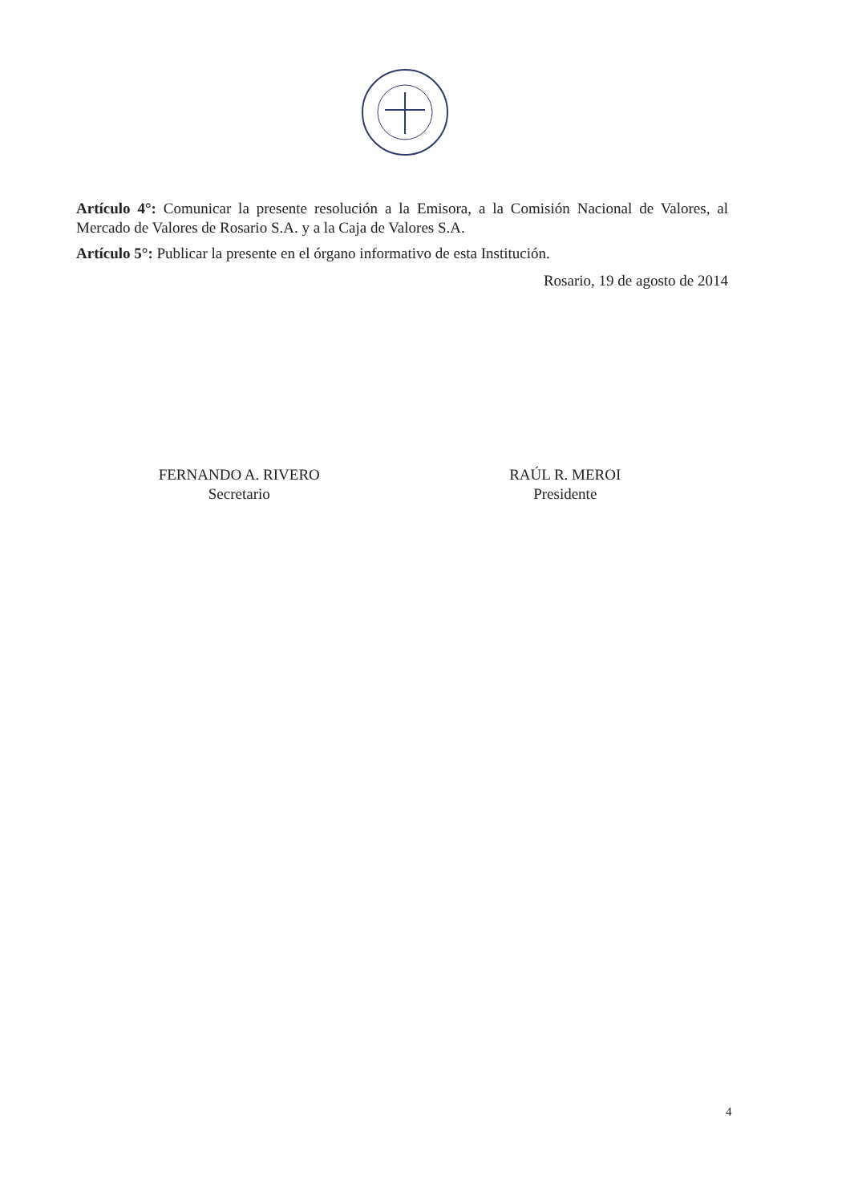Artículo 4°: Comunicar la presente resolución a la Emisora, a la Comisión Nacional de Valores, al Mercado de Valores de Rosario S.A. y a la Caja de Valores S.A.
Artículo 5°: Publicar la presente en el órgano informativo de esta Institución.
Rosario, 19 de agosto de 2014
FERNANDO A. RIVERO
Secretario
RAÚL R. MEROI
Presidente
4